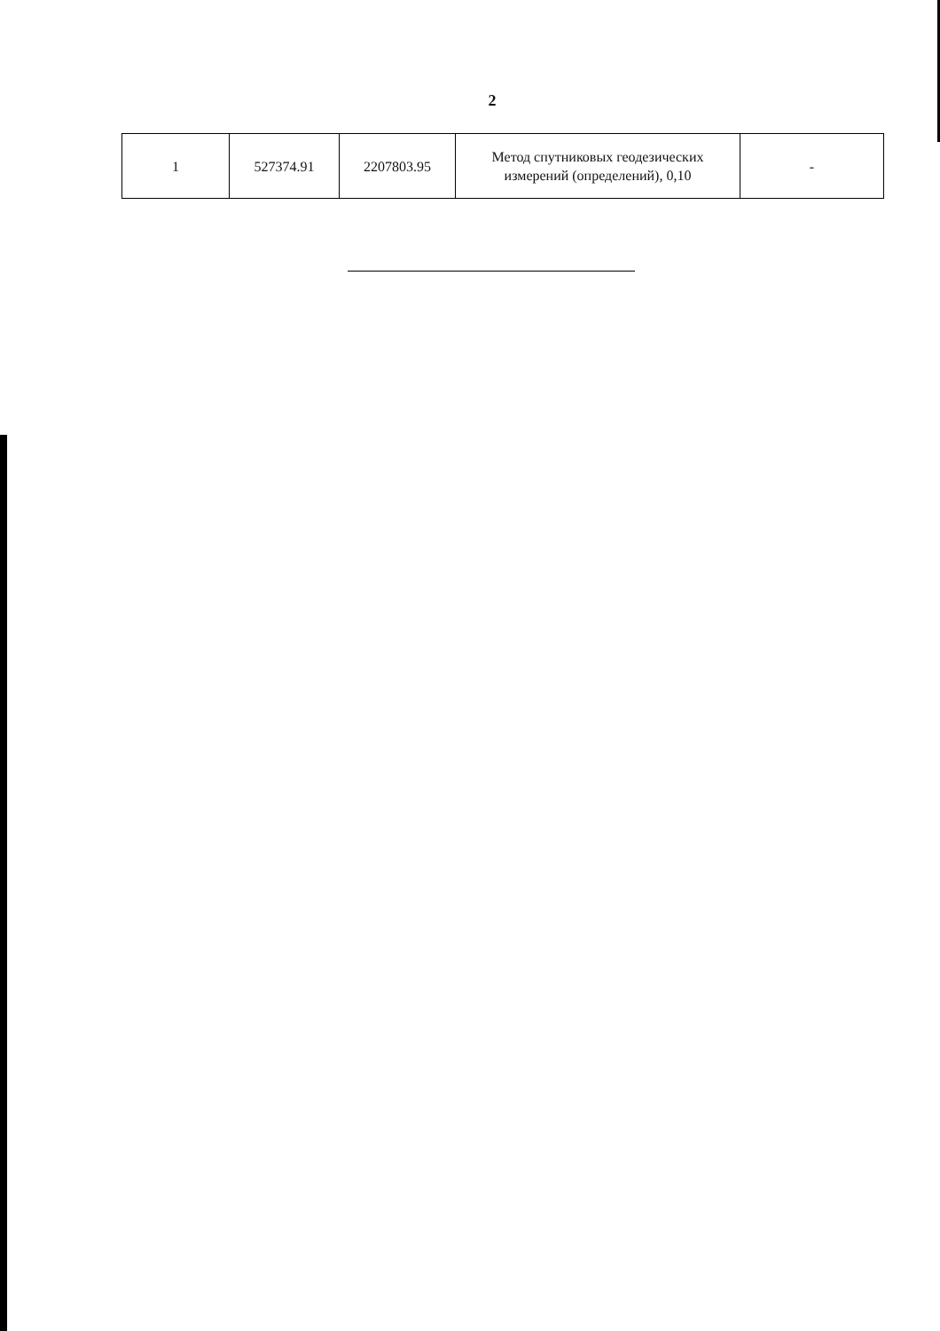2
| 1 | 527374.91 | 2207803.95 | Метод спутниковых геодезических измерений (определений), 0,10 | - |